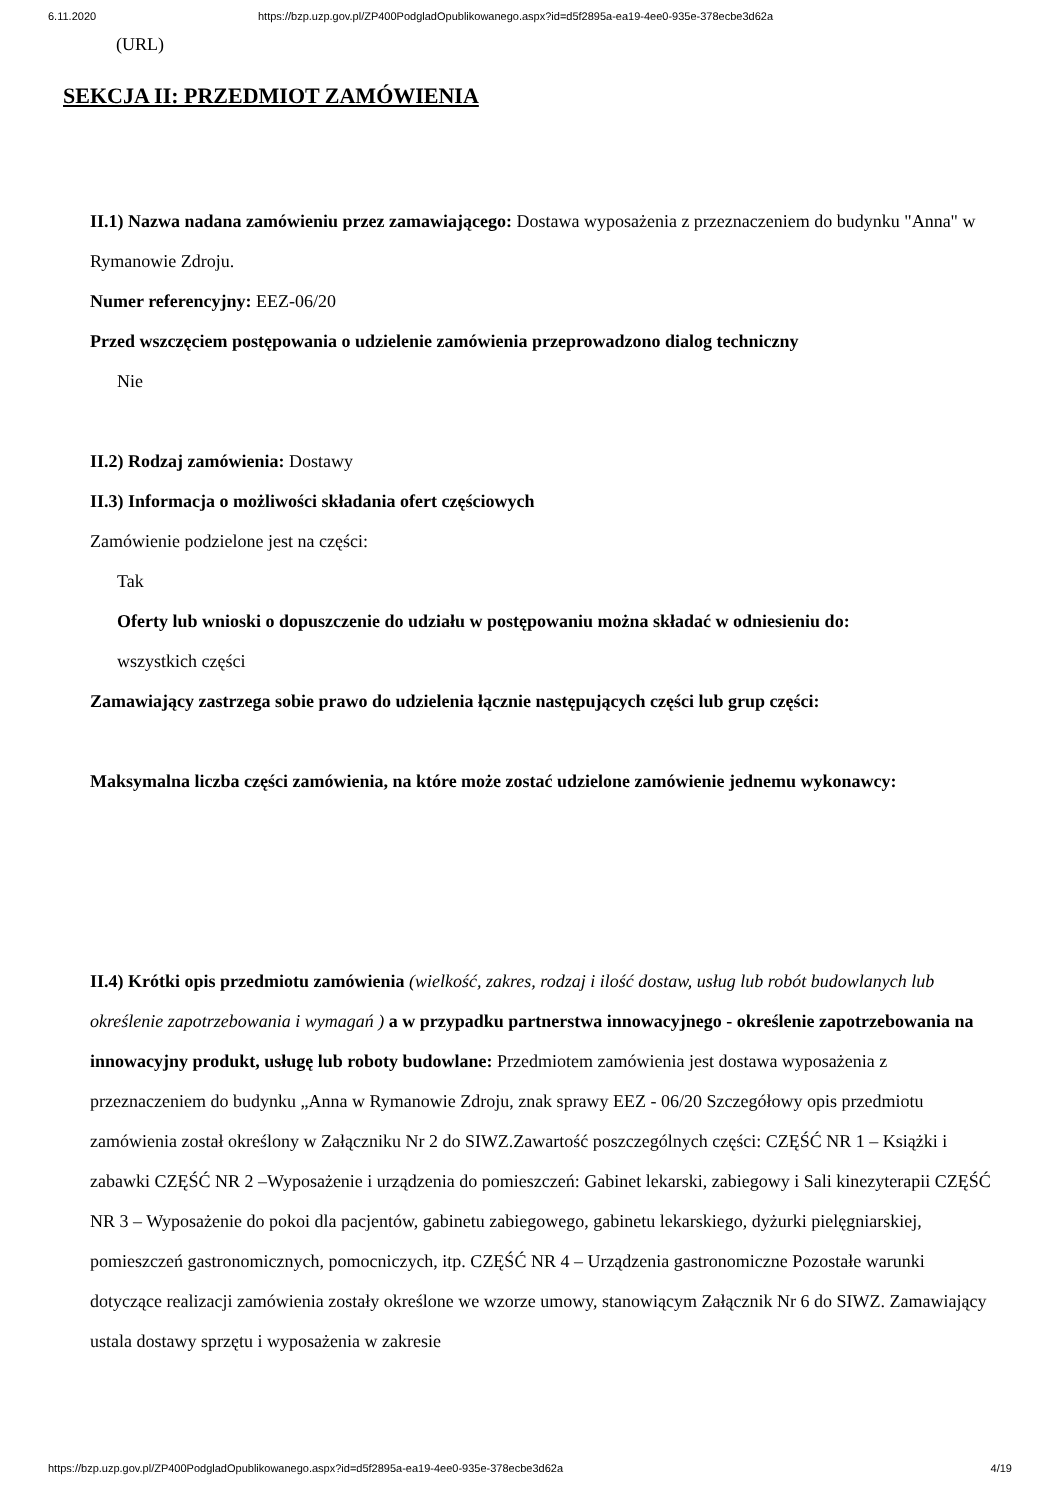6.11.2020 https://bzp.uzp.gov.pl/ZP400PodgladOpublikowanego.aspx?id=d5f2895a-ea19-4ee0-935e-378ecbe3d62a
(URL)
SEKCJA II: PRZEDMIOT ZAMÓWIENIA
II.1) Nazwa nadana zamówieniu przez zamawiającego: Dostawa wyposażenia z przeznaczeniem do budynku "Anna" w Rymanowie Zdroju.
Numer referencyjny: EEZ-06/20
Przed wszczęciem postępowania o udzielenie zamówienia przeprowadzono dialog techniczny
Nie
II.2) Rodzaj zamówienia: Dostawy
II.3) Informacja o możliwości składania ofert częściowych
Zamówienie podzielone jest na części:
Tak
Oferty lub wnioski o dopuszczenie do udziału w postępowaniu można składać w odniesieniu do:
wszystkich części
Zamawiający zastrzega sobie prawo do udzielenia łącznie następujących części lub grup części:
Maksymalna liczba części zamówienia, na które może zostać udzielone zamówienie jednemu wykonawcy:
II.4) Krótki opis przedmiotu zamówienia (wielkość, zakres, rodzaj i ilość dostaw, usług lub robót budowlanych lub określenie zapotrzebowania i wymagań ) a w przypadku partnerstwa innowacyjnego - określenie zapotrzebowania na innowacyjny produkt, usługę lub roboty budowlane: Przedmiotem zamówienia jest dostawa wyposażenia z przeznaczeniem do budynku „Anna w Rymanowie Zdroju, znak sprawy EEZ - 06/20 Szczegółowy opis przedmiotu zamówienia został określony w Załączniku Nr 2 do SIWZ.Zawartość poszczególnych części: CZĘŚĆ NR 1 – Książki i zabawki CZĘŚĆ NR 2 –Wyposażenie i urządzenia do pomieszczeń: Gabinet lekarski, zabiegowy i Sali kinezyterapii CZĘŚĆ NR 3 – Wyposażenie do pokoi dla pacjentów, gabinetu zabiegowego, gabinetu lekarskiego, dyżurki pielęgniarskiej, pomieszczeń gastronomicznych, pomocniczych, itp. CZĘŚĆ NR 4 – Urządzenia gastronomiczne Pozostałe warunki dotyczące realizacji zamówienia zostały określone we wzorze umowy, stanowiącym Załącznik Nr 6 do SIWZ. Zamawiający ustala dostawy sprzętu i wyposażenia w zakresie
https://bzp.uzp.gov.pl/ZP400PodgladOpublikowanego.aspx?id=d5f2895a-ea19-4ee0-935e-378ecbe3d62a 4/19